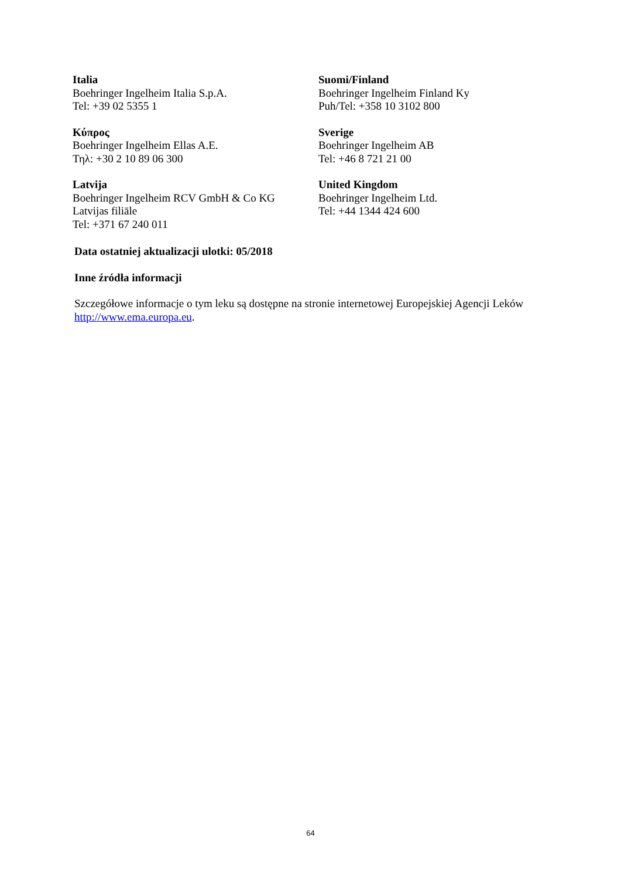Italia
Boehringer Ingelheim Italia S.p.A.
Tel: +39 02 5355 1
Suomi/Finland
Boehringer Ingelheim Finland Ky
Puh/Tel: +358 10 3102 800
Κύπρος
Boehringer Ingelheim Ellas A.E.
Τηλ: +30 2 10 89 06 300
Sverige
Boehringer Ingelheim AB
Tel: +46 8 721 21 00
Latvija
Boehringer Ingelheim RCV GmbH & Co KG
Latvijas filiāle
Tel: +371 67 240 011
United Kingdom
Boehringer Ingelheim Ltd.
Tel: +44 1344 424 600
Data ostatniej aktualizacji ulotki: 05/2018
Inne źródła informacji
Szczegółowe informacje o tym leku są dostępne na stronie internetowej Europejskiej Agencji Leków http://www.ema.europa.eu.
64